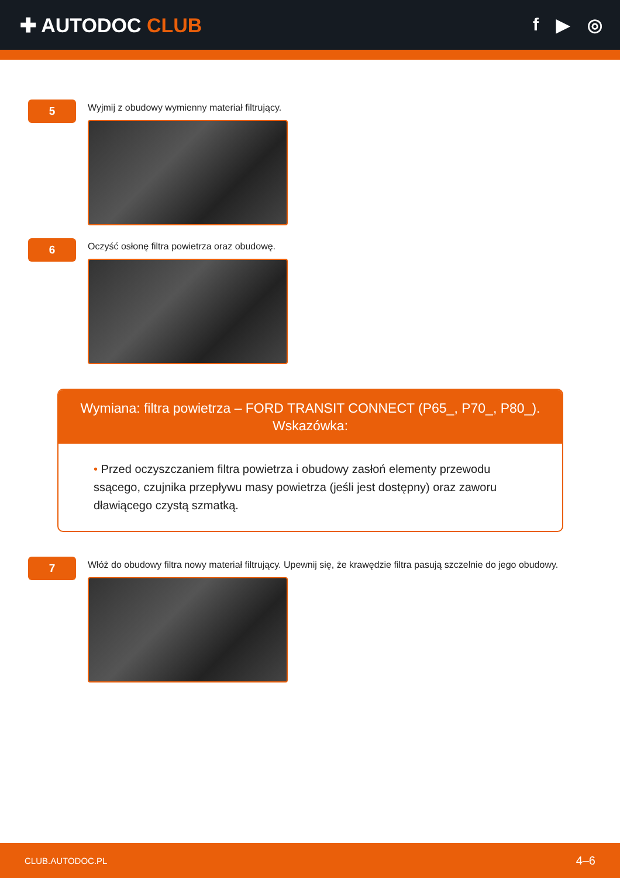✚ AUTODOC CLUB f ▶ ◎
5
Wyjmij z obudowy wymienny materiał filtrujący.
6
Oczyść osłonę filtra powietrza oraz obudowę.
Wymiana: filtra powietrza – FORD TRANSIT CONNECT (P65_, P70_, P80_).
Wskazówka:
• Przed oczyszczaniem filtra powietrza i obudowy zasłoń elementy przewodu ssącego, czujnika przepływu masy powietrza (jeśli jest dostępny) oraz zaworu dławiącego czystą szmatką.
7
Włóż do obudowy filtra nowy materiał filtrujący. Upewnij się, że krawędzie filtra pasują szczelnie do jego obudowy.
CLUB.AUTODOC.PL 4–6